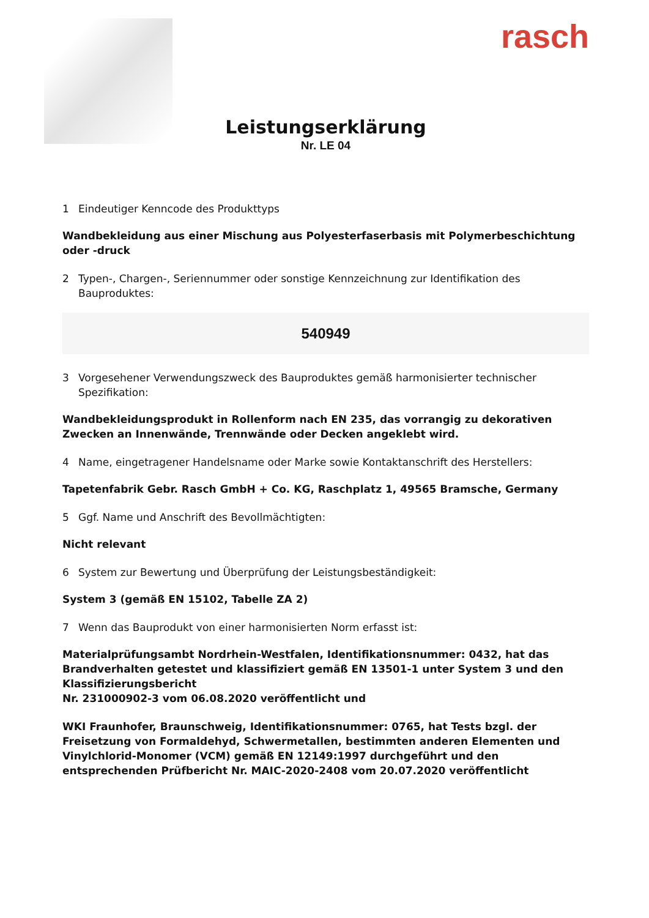rasch
Leistungserklärung
Nr. LE 04
1 Eindeutiger Kenncode des Produkttyps
Wandbekleidung aus einer Mischung aus Polyesterfaserbasis mit Polymerbeschichtung oder -druck
2 Typen-, Chargen-, Seriennummer oder sonstige Kennzeichnung zur Identifikation des Bauproduktes:
540949
3 Vorgesehener Verwendungszweck des Bauproduktes gemäß harmonisierter technischer Spezifikation:
Wandbekleidungsprodukt in Rollenform nach EN 235, das vorrangig zu dekorativen Zwecken an Innenwände, Trennwände oder Decken angeklebt wird.
4 Name, eingetragener Handelsname oder Marke sowie Kontaktanschrift des Herstellers:
Tapetenfabrik Gebr. Rasch GmbH + Co. KG, Raschplatz 1, 49565 Bramsche, Germany
5 Ggf. Name und Anschrift des Bevollmächtigten:
Nicht relevant
6 System zur Bewertung und Überprüfung der Leistungsbeständigkeit:
System 3 (gemäß EN 15102, Tabelle ZA 2)
7 Wenn das Bauprodukt von einer harmonisierten Norm erfasst ist:
Materialprüfungsambt Nordrhein-Westfalen, Identifikationsnummer: 0432, hat das Brandverhalten getestet und klassifiziert gemäß EN 13501-1 unter System 3 und den Klassifizierungsbericht
Nr. 231000902-3 vom 06.08.2020 veröffentlicht und
WKI Fraunhofer, Braunschweig, Identifikationsnummer: 0765, hat Tests bzgl. der Freisetzung von Formaldehyd, Schwermetallen, bestimmten anderen Elementen und Vinylchlorid-Monomer (VCM) gemäß EN 12149:1997 durchgeführt und den entsprechenden Prüfbericht Nr. MAIC-2020-2408 vom 20.07.2020 veröffentlicht